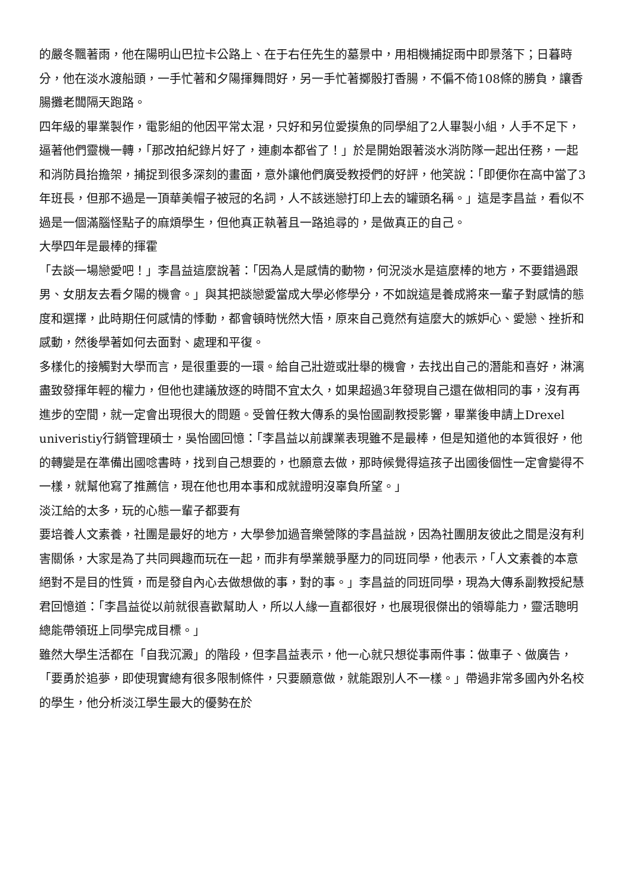的嚴冬飄著雨，他在陽明山巴拉卡公路上、在于右任先生的墓景中，用相機捕捉雨中即景落下；日暮時分，他在淡水渡船頭，一手忙著和夕陽揮舞問好，另一手忙著擲骰打香腸，不偏不倚108條的勝負，讓香腸攤老闆隔天跑路。
四年級的畢業製作，電影組的他因平常太混，只好和另位愛摸魚的同學組了2人畢製小組，人手不足下，逼著他們靈機一轉，「那改拍紀錄片好了，連劇本都省了！」於是開始跟著淡水消防隊一起出任務，一起和消防員抬擔架，捕捉到很多深刻的畫面，意外讓他們廣受教授們的好評，他笑說：「即便你在高中當了3年班長，但那不過是一頂華美帽子被冠的名詞，人不該迷戀打印上去的罐頭名稱。」這是李昌益，看似不過是一個滿腦怪點子的麻煩學生，但他真正執著且一路追尋的，是做真正的自己。
大學四年是最棒的揮霍
「去談一場戀愛吧！」李昌益這麼說著：「因為人是感情的動物，何況淡水是這麼棒的地方，不要錯過跟男、女朋友去看夕陽的機會。」與其把談戀愛當成大學必修學分，不如說這是養成將來一輩子對感情的態度和選擇，此時期任何感情的悸動，都會頓時恍然大悟，原來自己竟然有這麼大的嫉妒心、愛戀、挫折和感動，然後學著如何去面對、處理和平復。
多樣化的接觸對大學而言，是很重要的一環。給自己壯遊或壯舉的機會，去找出自己的潛能和喜好，淋漓盡致發揮年輕的權力，但他也建議放逐的時間不宜太久，如果超過3年發現自己還在做相同的事，沒有再進步的空間，就一定會出現很大的問題。受曾任教大傳系的吳怡國副教授影響，畢業後申請上Drexel univeristiy行銷管理碩士，吳怡國回憶：「李昌益以前課業表現雖不是最棒，但是知道他的本質很好，他的轉變是在準備出國唸書時，找到自己想要的，也願意去做，那時候覺得這孩子出國後個性一定會變得不一樣，就幫他寫了推薦信，現在他也用本事和成就證明沒辜負所望。」
淡江給的太多，玩的心態一輩子都要有
要培養人文素養，社團是最好的地方，大學參加過音樂營隊的李昌益說，因為社團朋友彼此之間是沒有利害關係，大家是為了共同興趣而玩在一起，而非有學業競爭壓力的同班同學，他表示，「人文素養的本意絕對不是目的性質，而是發自內心去做想做的事，對的事。」李昌益的同班同學，現為大傳系副教授紀慧君回憶道：「李昌益從以前就很喜歡幫助人，所以人緣一直都很好，也展現很傑出的領導能力，靈活聰明總能帶領班上同學完成目標。」
雖然大學生活都在「自我沉澱」的階段，但李昌益表示，他一心就只想從事兩件事：做車子、做廣告，「要勇於追夢，即使現實總有很多限制條件，只要願意做，就能跟別人不一樣。」帶過非常多國內外名校的學生，他分析淡江學生最大的優勢在於